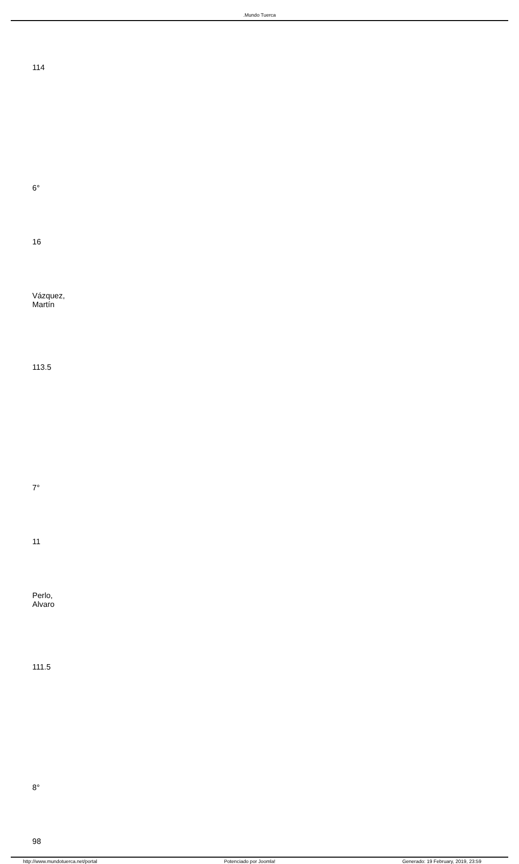.Mundo Tuerca
| 114 |
| 6° |
| 16 |
| Vázquez, Martín |
| 113.5 |
| 7° |
| 11 |
| Perlo, Alvaro |
| 111.5 |
| 8° |
| 98 |
http://www.mundotuerca.net/portal Potenciado por Joomla! Generado: 19 February, 2019, 23:59